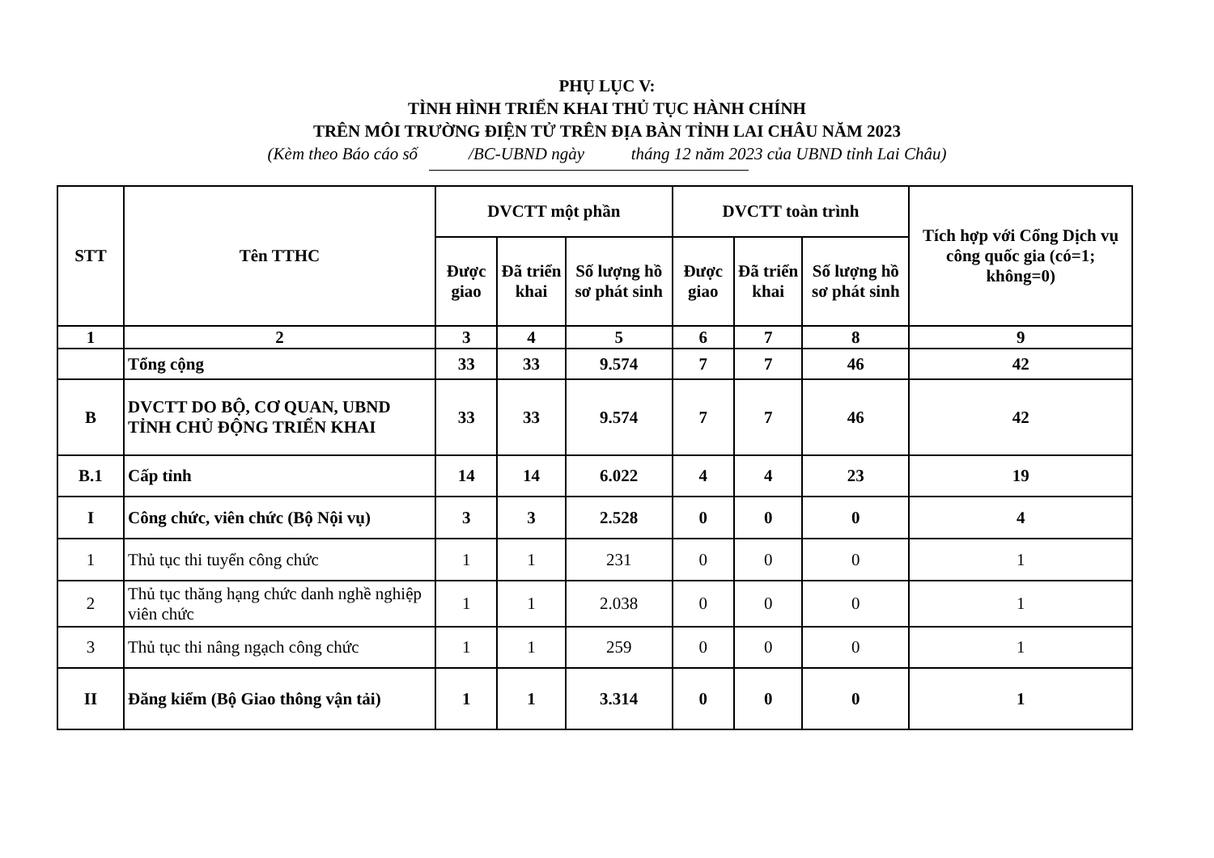PHỤ LỤC V:
TÌNH HÌNH TRIỂN KHAI THỦ TỤC HÀNH CHÍNH
TRÊN MÔI TRƯỜNG ĐIỆN TỬ TRÊN ĐỊA BÀN TỈNH LAI CHÂU NĂM 2023
(Kèm theo Báo cáo số /BC-UBND ngày tháng 12 năm 2023 của UBND tỉnh Lai Châu)
| STT | Tên TTHC | DVCTT một phần | | | DVCTT toàn trình | | | Tích hợp với Cổng Dịch vụ công quốc gia (có=1; không=0) |
| --- | --- | --- | --- | --- | --- | --- | --- | --- |
| | | Được giao | Đã triển khai | Số lượng hồ sơ phát sinh | Được giao | Đã triển khai | Số lượng hồ sơ phát sinh | |
| 1 | 2 | 3 | 4 | 5 | 6 | 7 | 8 | 9 |
| | Tổng cộng | 33 | 33 | 9.574 | 7 | 7 | 46 | 42 |
| B | DVCTT DO BỘ, CƠ QUAN, UBND TỈNH CHỦ ĐỘNG TRIỂN KHAI | 33 | 33 | 9.574 | 7 | 7 | 46 | 42 |
| B.1 | Cấp tỉnh | 14 | 14 | 6.022 | 4 | 4 | 23 | 19 |
| I | Công chức, viên chức (Bộ Nội vụ) | 3 | 3 | 2.528 | 0 | 0 | 0 | 4 |
| 1 | Thủ tục thi tuyển công chức | 1 | 1 | 231 | 0 | 0 | 0 | 1 |
| 2 | Thủ tục thăng hạng chức danh nghề nghiệp viên chức | 1 | 1 | 2.038 | 0 | 0 | 0 | 1 |
| 3 | Thủ tục thi nâng ngạch công chức | 1 | 1 | 259 | 0 | 0 | 0 | 1 |
| II | Đăng kiểm (Bộ Giao thông vận tải) | 1 | 1 | 3.314 | 0 | 0 | 0 | 1 |